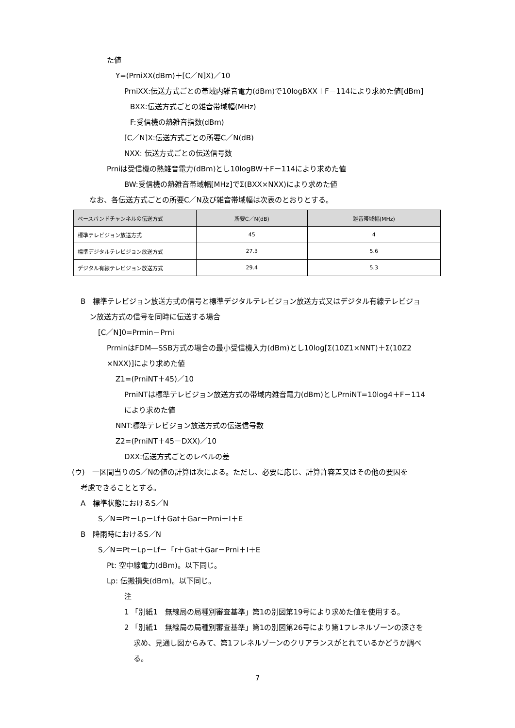た値
Y=(PrniXX(dBm)＋[C／N]X)／10
PrniXX:伝送方式ごとの帯域内雑音電力(dBm)で10logBXX＋F－114により求めた値[dBm]
BXX:伝送方式ごとの雑音帯域幅(MHz)
F:受信機の熱雑音指数(dBm)
[C／N]X:伝送方式ごとの所要C／N(dB)
NXX: 伝送方式ごとの伝送信号数
Prniは受信機の熱雑音電力(dBm)とし10logBW＋F－114により求めた値
BW:受信機の熱雑音帯域幅[MHz]でΣ(BXX×NXX)により求めた値
なお、各伝送方式ごとの所要C／N及び雑音帯域幅は次表のとおりとする。
| ベースバンドチャンネルの伝送方式 | 所要C／N(dB) | 雑音帯域幅(MHz) |
| --- | --- | --- |
| 標準テレビジョン放送方式 | 45 | 4 |
| 標準デジタルテレビジョン放送方式 | 27.3 | 5.6 |
| デジタル有線テレビジョン放送方式 | 29.4 | 5.3 |
B　標準テレビジョン放送方式の信号と標準デジタルテレビジョン放送方式又はデジタル有線テレビジョ
ン放送方式の信号を同時に伝送する場合
[C／N]0=Prmin－Prni
PrminはFDM―SSB方式の場合の最小受信機入力(dBm)とし10log[Σ(10Z1×NNT)＋Σ(10Z2
×NXX)]により求めた値
Z1=(PrniNT＋45)／10
PrniNTは標準テレビジョン放送方式の帯域内雑音電力(dBm)としPrniNT=10log4＋F－114
により求めた値
NNT:標準テレビジョン放送方式の伝送信号数
Z2=(PrniNT＋45－DXX)／10
DXX:伝送方式ごとのレベルの差
(ウ)　一区間当りのS／Nの値の計算は次による。ただし、必要に応じ、計算許容差又はその他の要因を
考慮できることとする。
A　標準状態におけるS／N
S／N＝Pt－Lp－Lf＋Gat＋Gar－Prni＋I＋E
B　降雨時におけるS／N
S／N＝Pt－Lp－Lf－「r＋Gat＋Gar－Prni＋I＋E
Pt: 空中線電力(dBm)。以下同じ。
Lp: 伝搬損失(dBm)。以下同じ。
注
1 「別紙1　無線局の局種別審査基準」第1の別図第19号により求めた値を使用する。
2 「別紙1　無線局の局種別審査基準」第1の別図第26号により第1フレネルゾーンの深さを
求め、見通し図からみて、第1フレネルゾーンのクリアランスがとれているかどうか調べ
る。
7